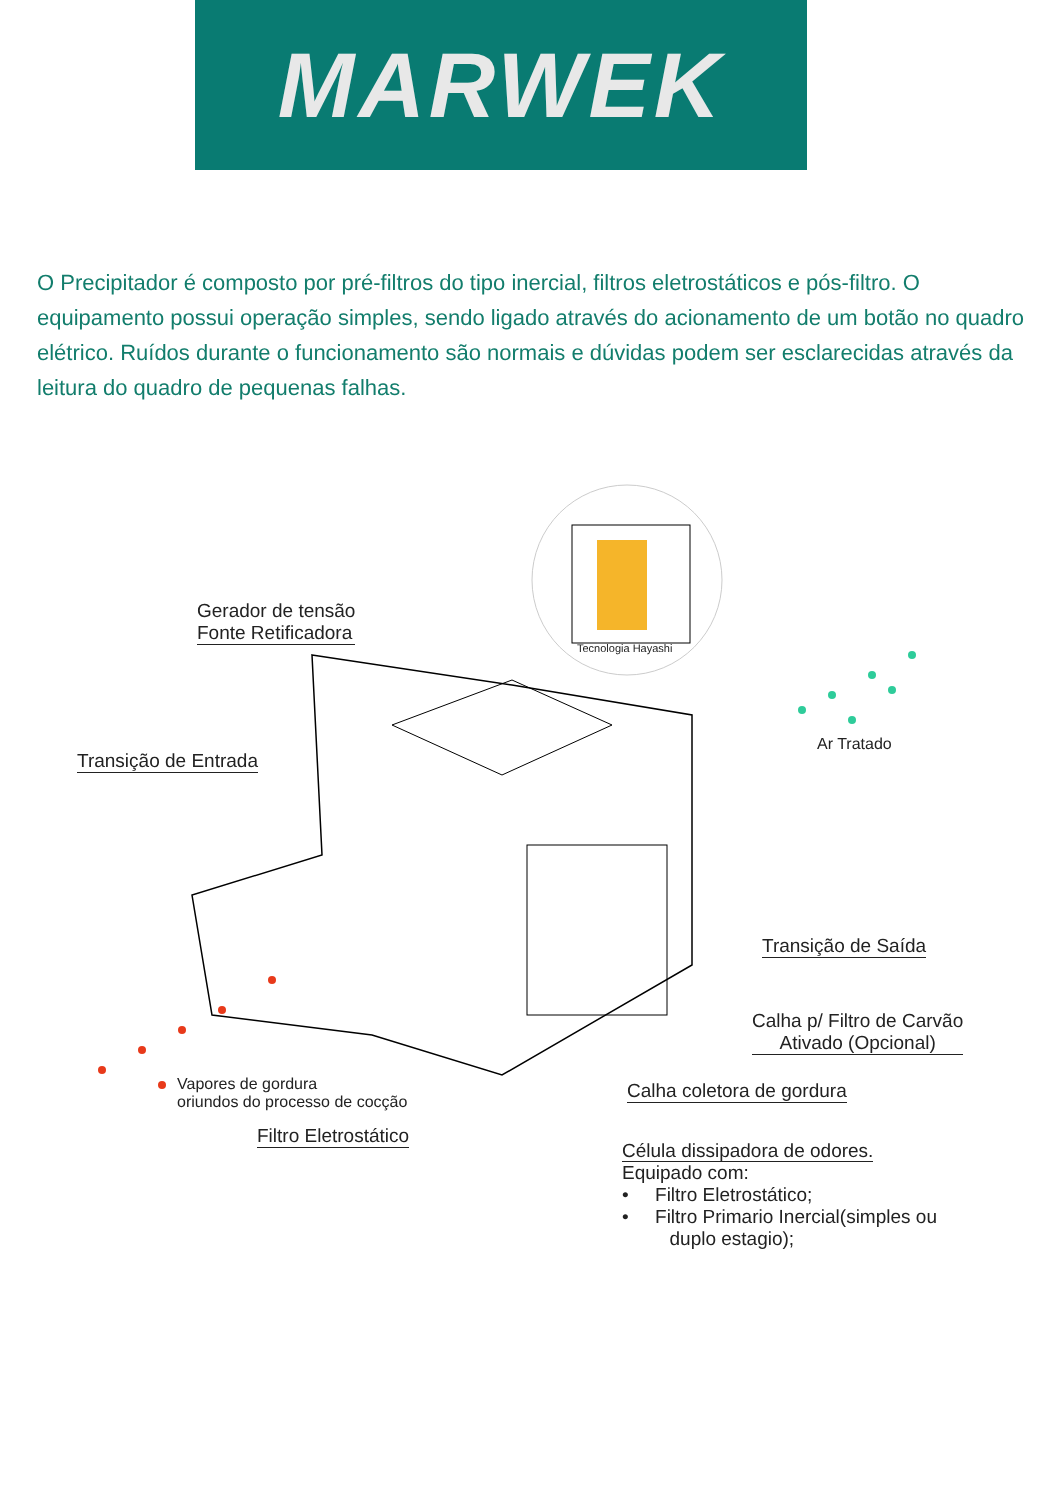MARWEK
O Precipitador é composto por pré-filtros do tipo inercial, filtros eletrostáticos e pós-filtro. O equipamento possui operação simples, sendo ligado através do acionamento de um botão no quadro elétrico. Ruídos durante o funcionamento são normais e dúvidas podem ser esclarecidas através da leitura do quadro de pequenas falhas.
Tecnologia Hayashi
Gerador de tensão
Fonte Retificadora
Transição de Entrada
Ar Tratado
Transição de Saída
Calha p/ Filtro de Carvão
Ativado (Opcional)
Vapores de gordura
oriundos do processo de cocção
Calha coletora de gordura
Filtro Eletrostático
Célula dissipadora de odores.
Equipado com:
• Filtro Eletrostático;
• Filtro Primario Inercial(simples ou
duplo estagio);